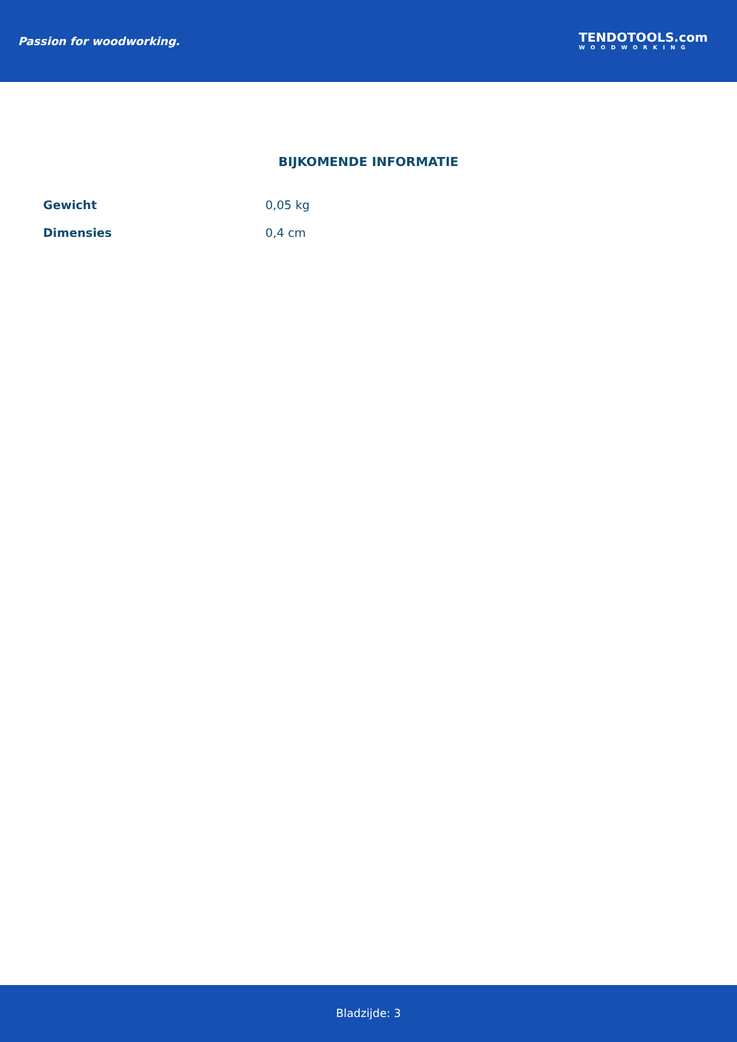Passion for woodworking.
TENDOTOOLS.com
WOODWORKING
BIJKOMENDE INFORMATIE
| Gewicht | 0,05 kg |
| Dimensies | 0,4 cm |
Bladzijde: 3